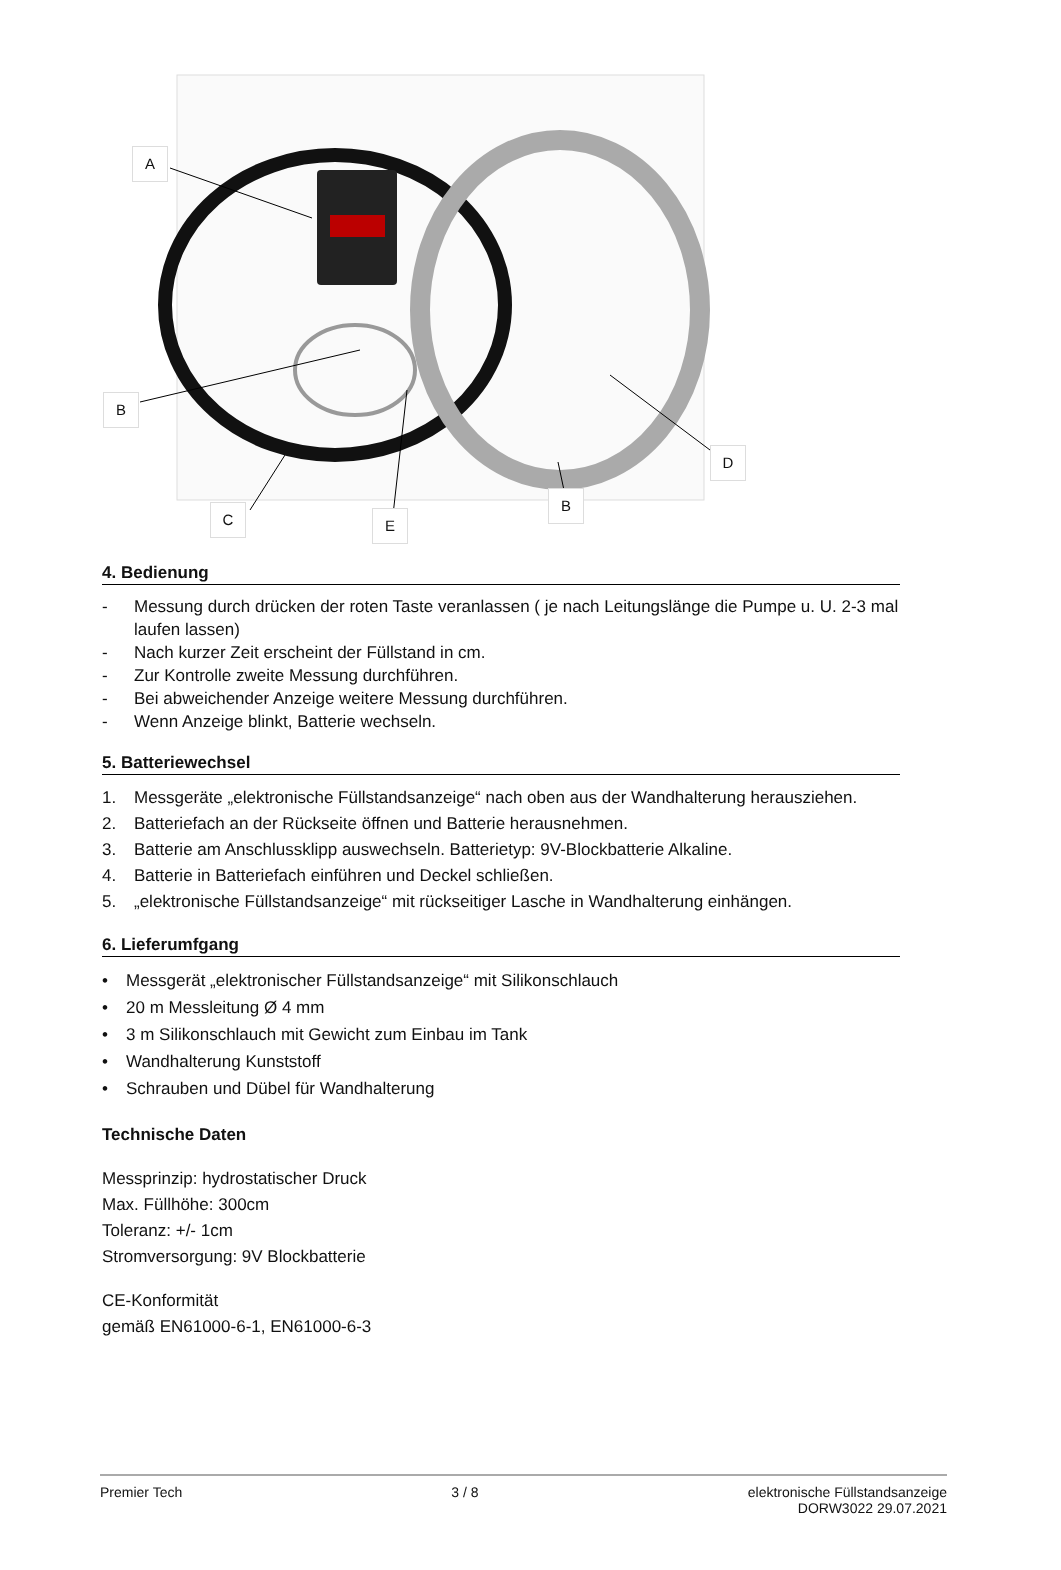A
B
C E
B
D
4. Bedienung
- Messung durch drücken der roten Taste veranlassen ( je nach Leitungslänge die Pumpe u. U. 2-3 mal laufen lassen)
- Nach kurzer Zeit erscheint der Füllstand in cm.
- Zur Kontrolle zweite Messung durchführen.
- Bei abweichender Anzeige weitere Messung durchführen.
- Wenn Anzeige blinkt, Batterie wechseln.
5. Batteriewechsel
1. Messgeräte „elektronische Füllstandsanzeige“ nach oben aus der Wandhalterung herausziehen.
2. Batteriefach an der Rückseite öffnen und Batterie herausnehmen.
3. Batterie am Anschlussklipp auswechseln. Batterietyp: 9V-Blockbatterie Alkaline.
4. Batterie in Batteriefach einführen und Deckel schließen.
5. „elektronische Füllstandsanzeige“ mit rückseitiger Lasche in Wandhalterung einhängen.
6. Lieferumfgang
• Messgerät „elektronischer Füllstandsanzeige“ mit Silikonschlauch
• 20 m Messleitung Ø 4 mm
• 3 m Silikonschlauch mit Gewicht zum Einbau im Tank
• Wandhalterung Kunststoff
• Schrauben und Dübel für Wandhalterung
Technische Daten
Messprinzip: hydrostatischer Druck
Max. Füllhöhe: 300cm
Toleranz: +/- 1cm
Stromversorgung: 9V Blockbatterie
CE-Konformität
gemäß EN61000-6-1, EN61000-6-3
Premier Tech 3 / 8 elektronische Füllstandsanzeige
DORW3022 29.07.2021